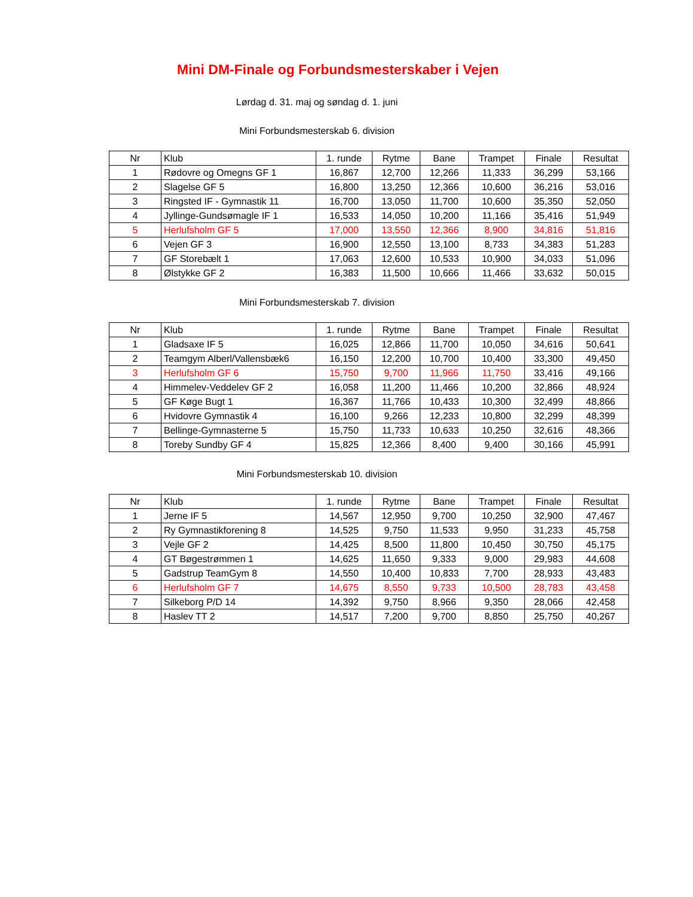Mini DM-Finale og Forbundsmesterskaber i Vejen
Lørdag d. 31. maj og søndag d. 1. juni
Mini Forbundsmesterskab 6. division
| Nr | Klub | 1. runde | Rytme | Bane | Trampet | Finale | Resultat |
| --- | --- | --- | --- | --- | --- | --- | --- |
| 1 | Rødovre og Omegns GF 1 | 16,867 | 12,700 | 12,266 | 11,333 | 36,299 | 53,166 |
| 2 | Slagelse GF 5 | 16,800 | 13,250 | 12,366 | 10,600 | 36,216 | 53,016 |
| 3 | Ringsted IF - Gymnastik 11 | 16,700 | 13,050 | 11,700 | 10,600 | 35,350 | 52,050 |
| 4 | Jyllinge-Gundsømagle IF 1 | 16,533 | 14,050 | 10,200 | 11,166 | 35,416 | 51,949 |
| 5 | Herlufsholm GF 5 | 17,000 | 13,550 | 12,366 | 8,900 | 34,816 | 51,816 |
| 6 | Vejen GF 3 | 16,900 | 12,550 | 13,100 | 8,733 | 34,383 | 51,283 |
| 7 | GF Storebælt 1 | 17,063 | 12,600 | 10,533 | 10,900 | 34,033 | 51,096 |
| 8 | Ølstykke GF 2 | 16,383 | 11,500 | 10,666 | 11,466 | 33,632 | 50,015 |
Mini Forbundsmesterskab 7. division
| Nr | Klub | 1. runde | Rytme | Bane | Trampet | Finale | Resultat |
| --- | --- | --- | --- | --- | --- | --- | --- |
| 1 | Gladsaxe IF 5 | 16,025 | 12,866 | 11,700 | 10,050 | 34,616 | 50,641 |
| 2 | Teamgym Alberl/Vallensbæk6 | 16,150 | 12,200 | 10,700 | 10,400 | 33,300 | 49,450 |
| 3 | Herlufsholm GF 6 | 15,750 | 9,700 | 11,966 | 11,750 | 33,416 | 49,166 |
| 4 | Himmelev-Veddelev GF 2 | 16,058 | 11,200 | 11,466 | 10,200 | 32,866 | 48,924 |
| 5 | GF Køge Bugt 1 | 16,367 | 11,766 | 10,433 | 10,300 | 32,499 | 48,866 |
| 6 | Hvidovre Gymnastik 4 | 16,100 | 9,266 | 12,233 | 10,800 | 32,299 | 48,399 |
| 7 | Bellinge-Gymnasterne 5 | 15,750 | 11,733 | 10,633 | 10,250 | 32,616 | 48,366 |
| 8 | Toreby Sundby GF 4 | 15,825 | 12,366 | 8,400 | 9,400 | 30,166 | 45,991 |
Mini Forbundsmesterskab 10. division
| Nr | Klub | 1. runde | Rytme | Bane | Trampet | Finale | Resultat |
| --- | --- | --- | --- | --- | --- | --- | --- |
| 1 | Jerne IF 5 | 14,567 | 12,950 | 9,700 | 10,250 | 32,900 | 47,467 |
| 2 | Ry Gymnastikforening 8 | 14,525 | 9,750 | 11,533 | 9,950 | 31,233 | 45,758 |
| 3 | Vejle GF 2 | 14,425 | 8,500 | 11,800 | 10,450 | 30,750 | 45,175 |
| 4 | GT Bøgestrømmen 1 | 14,625 | 11,650 | 9,333 | 9,000 | 29,983 | 44,608 |
| 5 | Gadstrup TeamGym 8 | 14,550 | 10,400 | 10,833 | 7,700 | 28,933 | 43,483 |
| 6 | Herlufsholm GF 7 | 14,675 | 8,550 | 9,733 | 10,500 | 28,783 | 43,458 |
| 7 | Silkeborg P/D 14 | 14,392 | 9,750 | 8,966 | 9,350 | 28,066 | 42,458 |
| 8 | Haslev TT 2 | 14,517 | 7,200 | 9,700 | 8,850 | 25,750 | 40,267 |